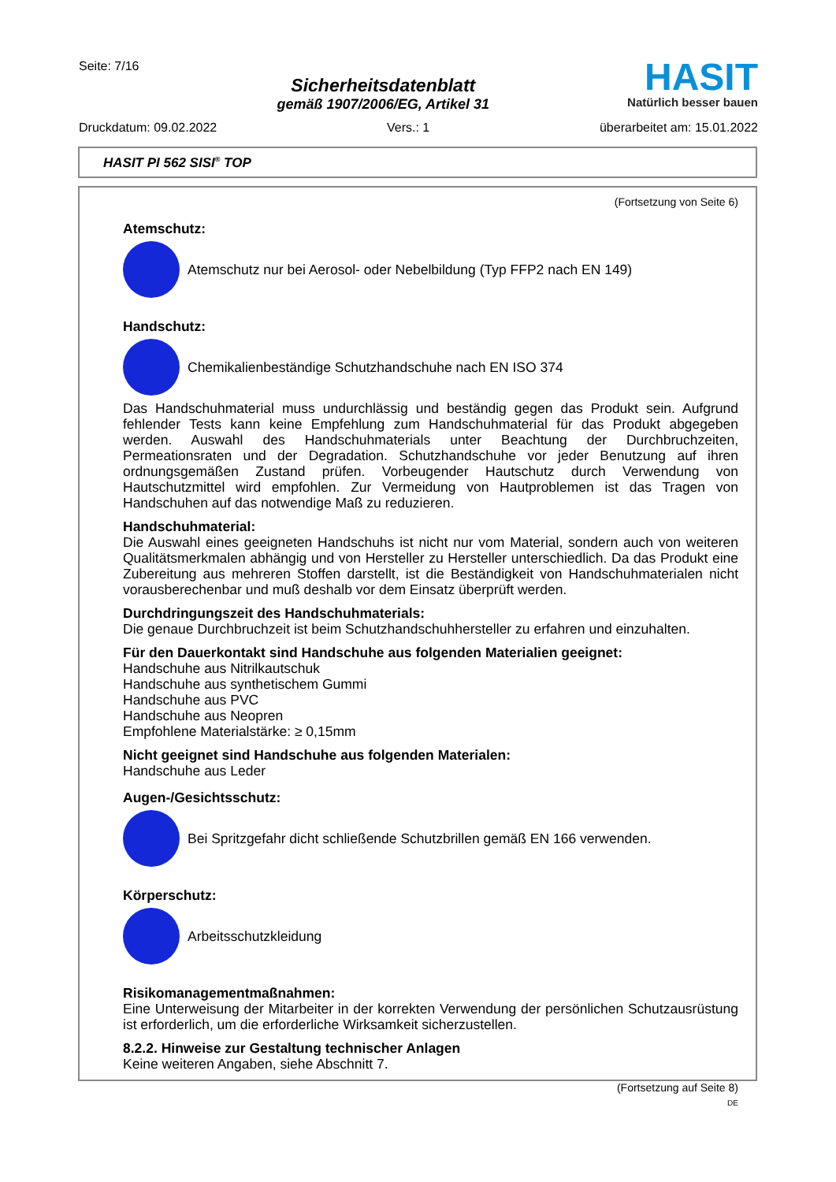Seite: 7/16
Sicherheitsdatenblatt
gemäß 1907/2006/EG, Artikel 31
HASIT
Natürlich besser bauen
Druckdatum: 09.02.2022 Vers.: 1 überarbeitet am: 15.01.2022
HASIT PI 562 SISI<sup>®</sup> TOP
(Fortsetzung von Seite 6)
Atemschutz:
Atemschutz nur bei Aerosol- oder Nebelbildung (Typ FFP2 nach EN 149)
Handschutz:
Chemikalienbeständige Schutzhandschuhe nach EN ISO 374
Das Handschuhmaterial muss undurchlässig und beständig gegen das Produkt sein. Aufgrund fehlender Tests kann keine Empfehlung zum Handschuhmaterial für das Produkt abgegeben werden. Auswahl des Handschuhmaterials unter Beachtung der Durchbruchzeiten, Permeationsraten und der Degradation. Schutzhandschuhe vor jeder Benutzung auf ihren ordnungsgemäßen Zustand prüfen. Vorbeugender Hautschutz durch Verwendung von Hautschutzmittel wird empfohlen. Zur Vermeidung von Hautproblemen ist das Tragen von Handschuhen auf das notwendige Maß zu reduzieren.
Handschuhmaterial:
Die Auswahl eines geeigneten Handschuhs ist nicht nur vom Material, sondern auch von weiteren Qualitätsmerkmalen abhängig und von Hersteller zu Hersteller unterschiedlich. Da das Produkt eine Zubereitung aus mehreren Stoffen darstellt, ist die Beständigkeit von Handschuhmaterialen nicht vorausberechenbar und muß deshalb vor dem Einsatz überprüft werden.
Durchdringungszeit des Handschuhmaterials:
Die genaue Durchbruchzeit ist beim Schutzhandschuhhersteller zu erfahren und einzuhalten.
Für den Dauerkontakt sind Handschuhe aus folgenden Materialien geeignet:
Handschuhe aus Nitrilkautschuk
Handschuhe aus synthetischem Gummi
Handschuhe aus PVC
Handschuhe aus Neopren
Empfohlene Materialstärke: ≥ 0,15mm
Nicht geeignet sind Handschuhe aus folgenden Materialen:
Handschuhe aus Leder
Augen-/Gesichtsschutz:
Bei Spritzgefahr dicht schließende Schutzbrillen gemäß EN 166 verwenden.
Körperschutz:
Arbeitsschutzkleidung
Risikomanagementmaßnahmen:
Eine Unterweisung der Mitarbeiter in der korrekten Verwendung der persönlichen Schutzausrüstung ist erforderlich, um die erforderliche Wirksamkeit sicherzustellen.
8.2.2. Hinweise zur Gestaltung technischer Anlagen
Keine weiteren Angaben, siehe Abschnitt 7.
(Fortsetzung auf Seite 8)
DE